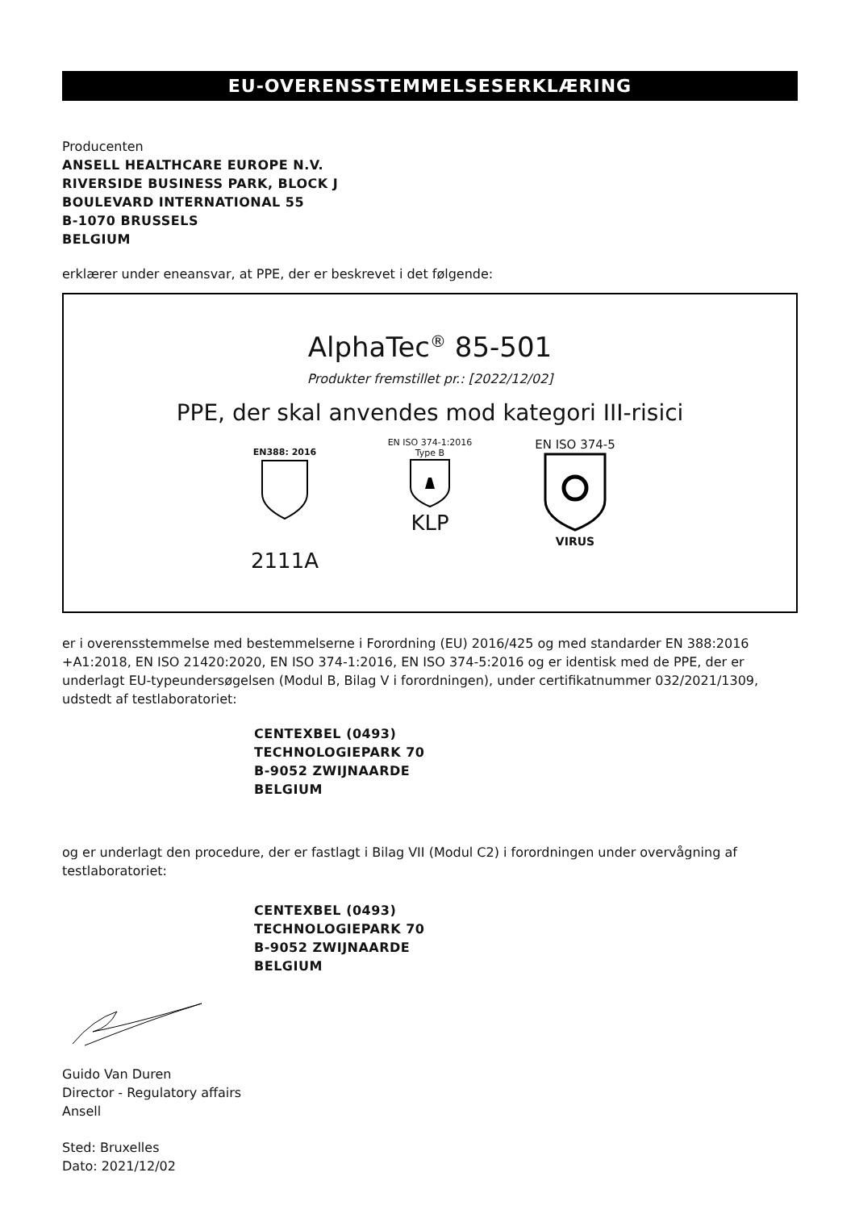EU-OVERENSSTEMMELSESERKLÆRING
Producenten
ANSELL HEALTHCARE EUROPE N.V.
RIVERSIDE BUSINESS PARK, BLOCK J
BOULEVARD INTERNATIONAL 55
B-1070 BRUSSELS
BELGIUM
erklærer under eneansvar, at PPE, der er beskrevet i det følgende:
AlphaTec<sup>®</sup> 85-501
Produkter fremstillet pr.: [2022/12/02]
PPE, der skal anvendes mod kategori III-risici
EN388: 2016
2111A
EN ISO 374-1:2016
Type B
KLP
EN ISO 374-5
VIRUS
er i overensstemmelse med bestemmelserne i Forordning (EU) 2016/425 og med standarder EN 388:2016 +A1:2018, EN ISO 21420:2020, EN ISO 374-1:2016, EN ISO 374-5:2016 og er identisk med de PPE, der er underlagt EU-typeundersøgelsen (Modul B, Bilag V i forordningen), under certifikatnummer 032/2021/1309, udstedt af testlaboratoriet:
CENTEXBEL (0493)
TECHNOLOGIEPARK 70
B-9052 ZWIJNAARDE
BELGIUM
og er underlagt den procedure, der er fastlagt i Bilag VII (Modul C2) i forordningen under overvågning af testlaboratoriet:
CENTEXBEL (0493)
TECHNOLOGIEPARK 70
B-9052 ZWIJNAARDE
BELGIUM
Guido Van Duren
Director - Regulatory affairs
Ansell
Sted: Bruxelles
Dato: 2021/12/02